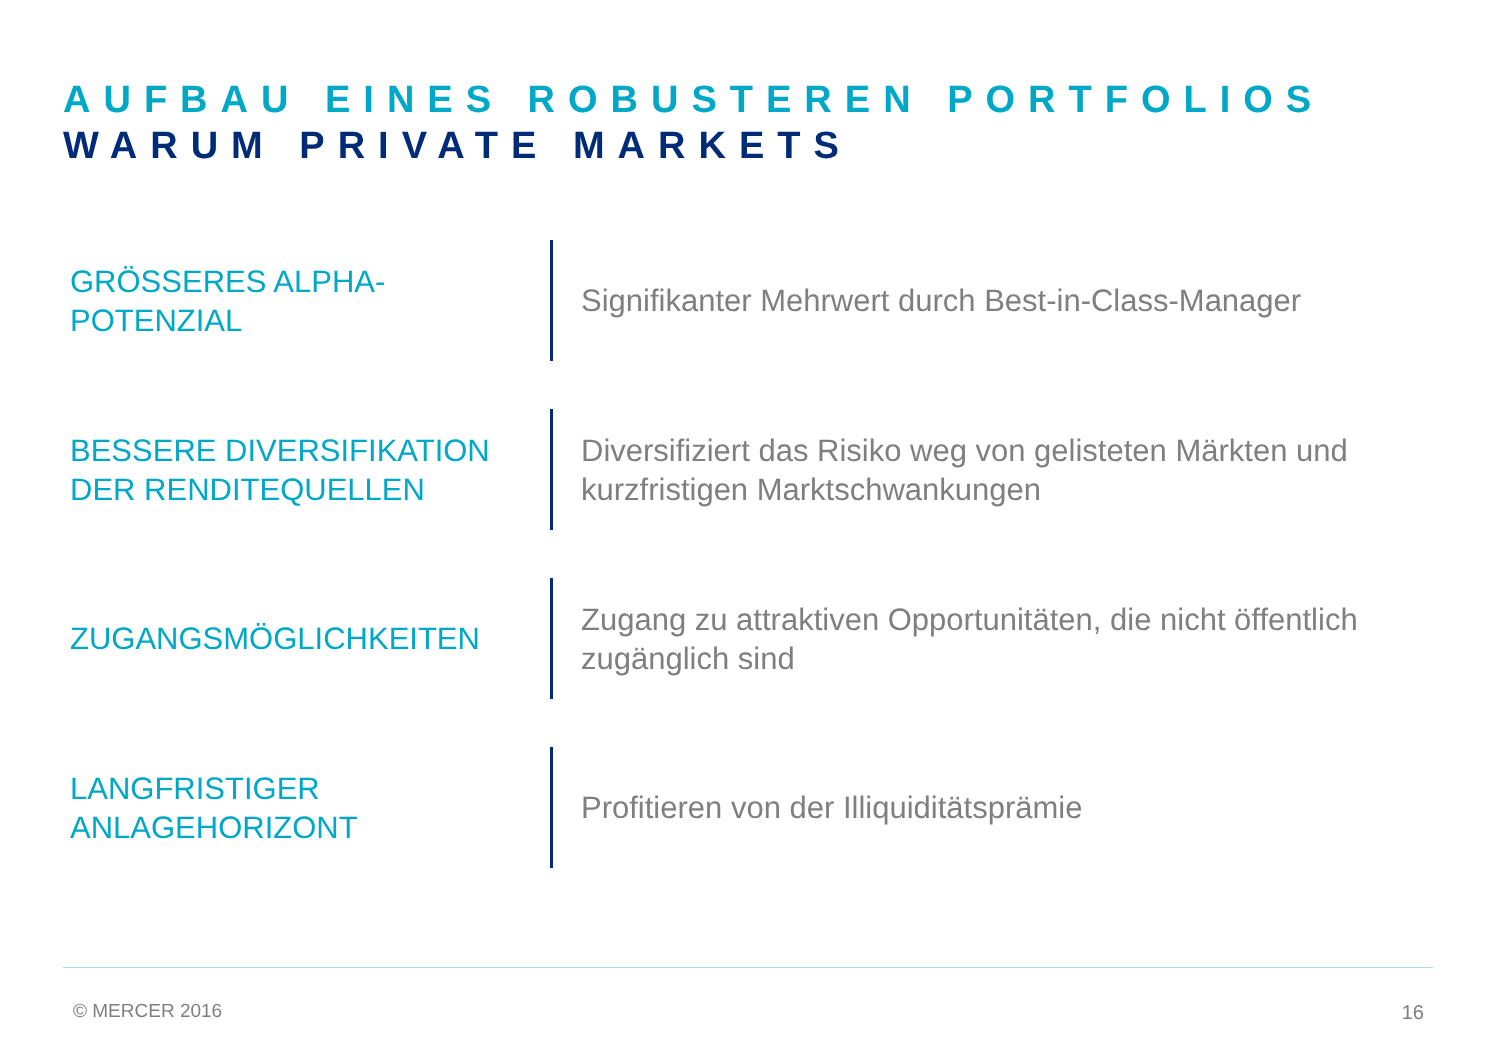AUFBAU EINES ROBUSTEREN PORTFOLIOS
WARUM PRIVATE MARKETS
GRÖSSERES ALPHA-
POTENZIAL
Signifikanter Mehrwert durch Best-in-Class-Manager
BESSERE DIVERSIFIKATION DER RENDITEQUELLEN
Diversifiziert das Risiko weg von gelisteten Märkten und kurzfristigen Marktschwankungen
ZUGANGSMÖGLICHKEITEN
Zugang zu attraktiven Opportunitäten, die nicht öffentlich zugänglich sind
LANGFRISTIGER
ANLAGEHORIZONT
Profitieren von der Illiquiditätsprämie
© MERCER 2016 16